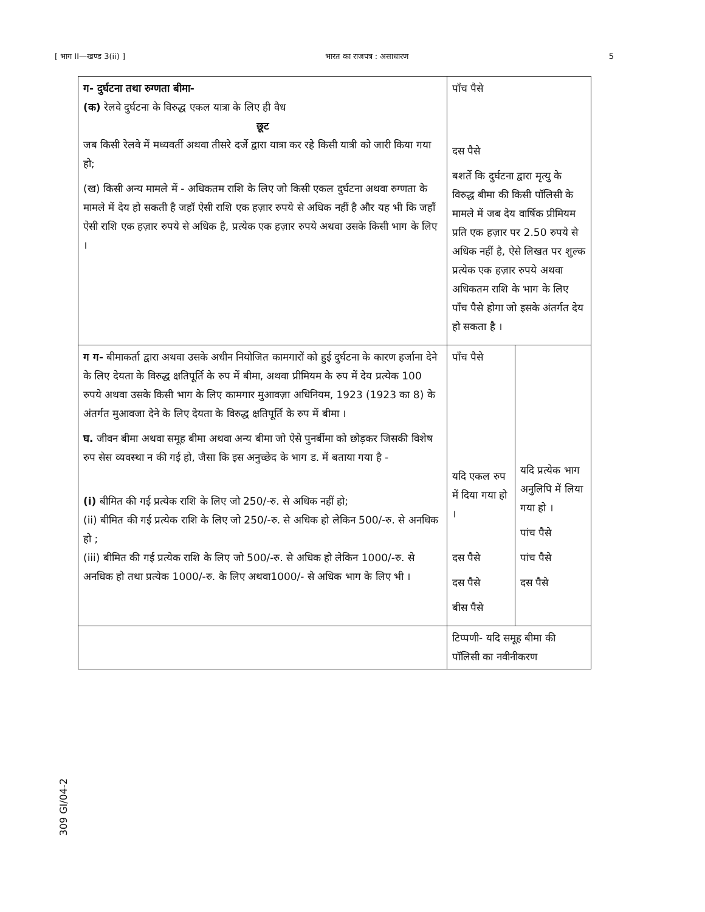[ भाग II—खण्ड 3(ii) ] भारत का राजपत्र : असाधारण 5
309 GI/04-2
| ग- दुर्घटना तथा रुग्णता बीमा- (क) रेलवे दुर्घटना के विरुद्ध एकल यात्रा के लिए ही वैध छूट जब किसी रेलवे में मध्यवर्ती अथवा तीसरे दर्जे द्वारा यात्रा कर रहे किसी यात्री को जारी किया गया हो; (ख) किसी अन्य मामले में - अधिकतम राशि के लिए जो किसी एकल दुर्घटना अथवा रुग्णता के मामले में देय हो सकती है जहाँ ऐसी राशि एक हज़ार रुपये से अधिक नहीं है और यह भी कि जहाँ ऐसी राशि एक हज़ार रुपये से अधिक है, प्रत्येक एक हज़ार रुपये अथवा उसके किसी भाग के लिए । | पाँच पैसे दस पैसे बशर्ते कि दुर्घटना द्वारा मृत्यु के विरुद्ध बीमा की किसी पॉलिसी के मामले में जब देय वार्षिक प्रीमियम प्रति एक हज़ार पर 2.50 रुपये से अधिक नहीं है, ऐसे लिखत पर शुल्क प्रत्येक एक हज़ार रुपये अथवा अधिकतम राशि के भाग के लिए पाँच पैसे होगा जो इसके अंतर्गत देय हो सकता है । | |
| ग ग- बीमाकर्ता द्वारा अथवा उसके अधीन नियोजित कामगारों को हुई दुर्घटना के कारण हर्जाना देने के लिए देयता के विरुद्ध क्षतिपूर्ति के रुप में बीमा, अथवा प्रीमियम के रुप में देय प्रत्येक 100 रुपये अथवा उसके किसी भाग के लिए कामगार मुआवज़ा अधिनियम, 1923 (1923 का 8) के अंतर्गत मुआवजा देने के लिए देयता के विरुद्ध क्षतिपूर्ति के रुप में बीमा । घ. जीवन बीमा अथवा समूह बीमा अथवा अन्य बीमा जो ऐसे पुनर्बीमा को छोड़कर जिसकी विशेष रुप सेस व्यवस्था न की गई हो, जैसा कि इस अनुच्छेद के भाग ड. में बताया गया है - (i) बीमित की गई प्रत्येक राशि के लिए जो 250/-रु. से अधिक नहीं हो; (ii) बीमित की गई प्रत्येक राशि के लिए जो 250/-रु. से अधिक हो लेकिन 500/-रु. से अनधिक हो ; (iii) बीमित की गई प्रत्येक राशि के लिए जो 500/-रु. से अधिक हो लेकिन 1000/-रु. से अनधिक हो तथा प्रत्येक 1000/-रु. के लिए अथवा1000/- से अधिक भाग के लिए भी । | पाँच पैसे यदि एकल रुप में दिया गया हो । दस पैसे दस पैसे बीस पैसे | यदि प्रत्येक भाग अनुलिपि में लिया गया हो । पांच पैसे पांच पैसे दस पैसे |
| | टिप्पणी- यदि समूह बीमा की पॉलिसी का नवीनीकरण | |